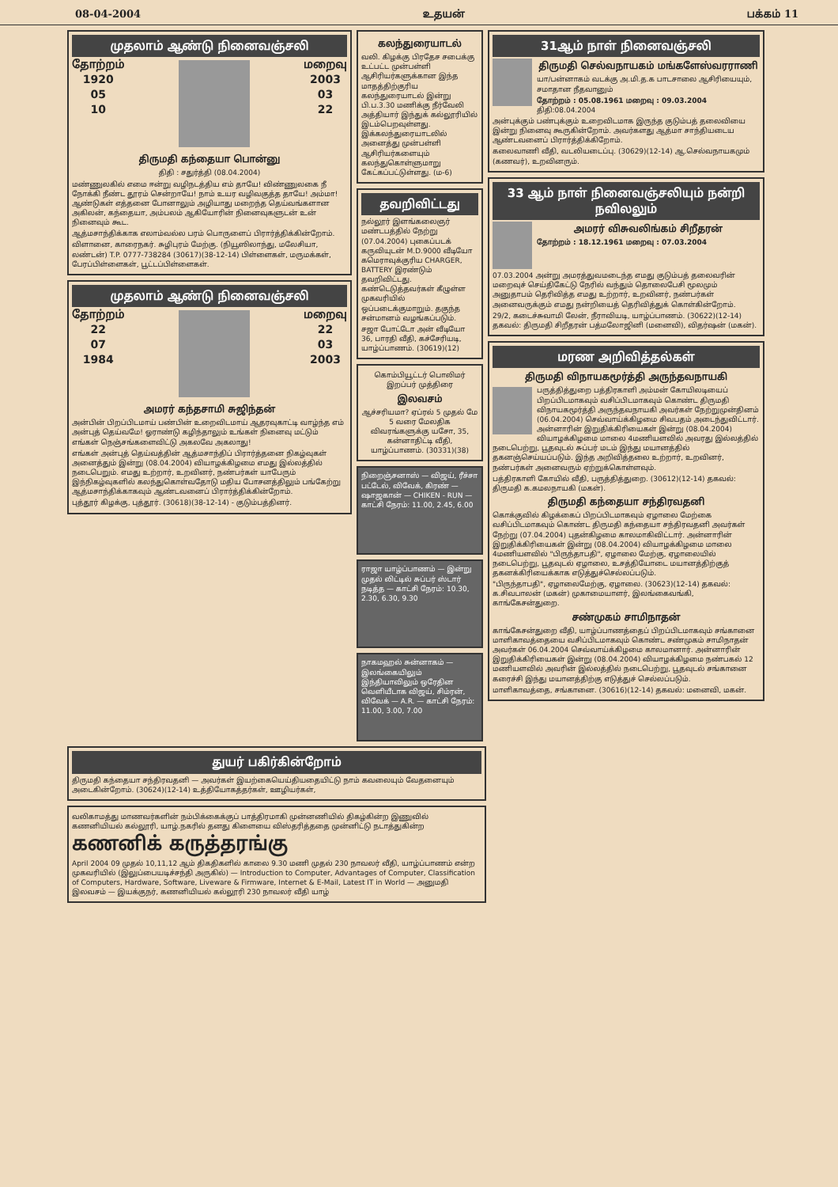08-04-2004 உதயன் பக்கம் 11
முதலாம் ஆண்டு நினைவஞ்சலி
தோற்றம்
1920
05
10
மறைவு
2003
03
22
திருமதி கந்தையா பொன்னு
திதி : சதுர்த்தி (08.04.2004)
மண்ணுலகில் எமை ஈன்று வழிநடத்திய எம் தாயே! விண்ணுலகை நீ நோக்கி நீண்ட தூரம் சென்றாயே! நாம் உயர வழிவகுத்த தாயே! அம்மா! ஆண்டுகள் எத்தனை போனாலும் அழியாது மறைந்த தெய்வங்களான அகிலன், கந்தையா, அம்பலம் ஆகியோரின் நினைவுகளுடன் உன் நினைவும் கூட.
ஆத்மசாந்திக்காக எலாம்வல்ல பரம் பொருளைப் பிரார்த்திக்கின்றோம்.
விளானை, காரைநகர். சுழிபுரம் மேற்கு. (நியூஸிலாந்து, மலேசியா, லண்டன்) T.P. 0777-738284 (30617)(38-12-14) பிள்ளைகள், மருமக்கள், பேரப்பிள்ளைகள், பூட்டப்பிள்ளைகள்.
முதலாம் ஆண்டு நினைவஞ்சலி
தோற்றம்
22
07
1984
மறைவு
22
03
2003
அமரர் கந்தசாமி சுஜிந்தன்
அன்பின் பிறப்பிடமாய் பண்பின் உறைவிடமாய் ஆதரவுகாட்டி வாழ்ந்த எம் அன்புத் தெய்வமே! ஓராண்டு கழிந்தாலும் உங்கள் நினைவு மட்டும் எங்கள் நெஞ்சங்களைவிட்டு அகலவே அகலாது!
எங்கள் அன்புத் தெய்வத்தின் ஆத்மசாந்திப் பிரார்த்தனை நிகழ்வுகள் அனைத்தும் இன்று (08.04.2004) வியாழக்கிழமை எமது இல்லத்தில் நடைபெறும். எமது உற்றார், உறவினர், நண்பர்கள் யாபேரும் இந்நிகழ்வுகளில் கலந்துகொள்வதோடு மதிய போசனத்திலும் பங்கேற்று ஆத்மசாந்திக்காகவும் ஆண்டவனைப் பிரார்த்திக்கின்றோம்.
புத்தூர் கிழக்கு, புத்தூர். (30618)(38-12-14) - குடும்பத்தினர்.
கலந்துரையாடல்
வலி. கிழக்கு பிரதேச சபைக்கு உட்பட்ட முன்பள்ளி ஆசிரியர்களுக்கான இந்த மாதத்திற்குரிய கலந்துரையாடல் இன்று பி.ப.3.30 மணிக்கு நீர்வேலி அத்தியார் இந்துக் கல்லூரியில் இடம்பெறவுள்ளது. இக்கலந்துரையாடலில் அனைத்து முன்பள்ளி ஆசிரியர்களையும் கலந்துகொள்ளுமாறு கேட்கப்பட்டுள்ளது. (ம-6)
தவறிவிட்டது
நல்லூர் இளங்கலைஞர் மண்டபத்தில் நேற்று (07.04.2004) புகைப்படக் கருவியுடன் M.D.9000 வீடியோ கமெராவுக்குரிய CHARGER, BATTERY இரண்டும் தவறிவிட்டது. கண்டெடுத்தவர்கள் கீழுள்ள முகவரியில் ஒப்படைக்குமாறும். தகுந்த சன்மானம் வழங்கப்படும்.
சஜா போட்டோ அன் வீடியோ 36, பாரதி வீதி, கச்சேரியடி, யாழ்ப்பாணம். (30619)(12)
கொம்பியூட்டர் பொலிமர் இறப்பர் முத்திரை
இலவசம்
ஆச்சரியமா? ஏப்ரல் 5 முதல் மே 5 வரை மேலதிக விவரங்களுக்கு யசோ, 35, கன்னாதிட்டி வீதி, யாழ்ப்பாணம். (30331)(38)
நிறைஞ்சனாஸ் — விஜய், ரீச்சா பட்டேல், விவேக், கிரண் — ஷாஜகான் — CHIKEN - RUN — காட்சி நேரம்: 11.00, 2.45, 6.00
ராஜா யாழ்ப்பாணம் — இன்று முதல் லிட்டில் சுப்பர் ஸ்டார் நடித்த — காட்சி நேரம்: 10.30, 2.30, 6.30, 9.30
நாகமஹல் சுன்னாகம் — இலங்கையிலும் இந்தியாவிலும் ஒரேதின வெளியீடாக விஜய், சிம்ரன், விவேக் — A.R. — காட்சி நேரம்: 11.00, 3.00, 7.00
31ஆம் நாள் நினைவஞ்சலி
திருமதி செல்வநாயகம் மங்களேஸ்வரராணி
யா/பன்னாகம் வடக்கு அ.மி.த.க பாடசாலை ஆசிரியையும், சமாதான நீதவானும்
தோற்றம் : 05.08.1961 மறைவு : 09.03.2004 திதி:08.04.2004
அன்புக்கும் பண்புக்கும் உறைவிடமாக இருந்த குடும்பத் தலைவியை இன்று நினைவு கூருகின்றோம். அவர்களது ஆத்மா சாந்தியடைய ஆண்டவனைப் பிரார்த்திக்கிறோம்.
கலைவாணி வீதி, வடலியடைப்பு. (30629)(12-14) ஆ.செல்வநாயகமும் (கணவர்), உறவினரும்.
33 ஆம் நாள் நினைவஞ்சலியும் நன்றி நவிலலும்
அமரர் விசுவலிங்கம் சிறீதரன்
தோற்றம் : 18.12.1961 மறைவு : 07.03.2004
07.03.2004 அன்று அமரத்துவமடைந்த எமது குடும்பத் தலைவரின் மறைவுச் செய்திகேட்டு நேரில் வந்தும் தொலைபேசி மூலமும் அனுதாபம் தெரிவித்த எமது உற்றார், உறவினர், நண்பர்கள் அனைவருக்கும் எமது நன்றியைத் தெரிவித்துக் கொள்கின்றோம்.
29/2, கடைச்சுவாமி லேன், நீராவியடி, யாழ்ப்பாணம். (30622)(12-14) தகவல்: திருமதி சிறீதரன் பத்மலோஜினி (மனைவி), விதர்ஷன் (மகன்).
மரண அறிவித்தல்கள்
திருமதி விநாயகமூர்த்தி அருந்தவநாயகி
பருத்தித்துறை பத்திரகாளி அம்மன் கோயிலடியைப் பிறப்பிடமாகவும் வசிப்பிடமாகவும் கொண்ட திருமதி விநாயகமூர்த்தி அருந்தவநாயகி அவர்கள் நேற்றுமுன்தினம் (06.04.2004) செவ்வாய்க்கிழமை சிவபதம் அடைந்துவிட்டார். அன்னாரின் இறுதிக்கிரியைகள் இன்று (08.04.2004) வியாழக்கிழமை மாலை 4மணியளவில் அவரது இல்லத்தில் நடைபெற்று, பூதவுடல் சுப்பர் மடம் இந்து மயானத்தில் தகனஞ்செய்யப்படும். இந்த அறிவித்தலை உற்றார், உறவினர், நண்பர்கள் அனைவரும் ஏற்றுக்கொள்ளவும்.
பத்திரகாளி கோயில் வீதி, பருத்தித்துறை. (30612)(12-14) தகவல்: திருமதி க.கமலநாயகி (மகள்).
திருமதி கந்தையா சந்திரவதனி
கொக்குவில் கிழக்கைப் பிறப்பிடமாகவும் ஏழாலை மேற்கை வசிப்பிடமாகவும் கொண்ட திருமதி கந்தையா சந்திரவதனி அவர்கள் நேற்று (07.04.2004) புதன்கிழமை காலமாகிவிட்டார். அன்னாரின் இறுதிக்கிரியைகள் இன்று (08.04.2004) வியாழக்கிழமை மாலை 4மணியளவில் "பிருந்தாபதி", ஏழாலை மேற்கு, ஏழாலையில் நடைபெற்று, பூதவுடல் ஏழாலை, உசத்தியோடை மயானத்திற்குத் தகனக்கிரியைக்காக எடுத்துச்செல்லப்படும்.
"பிருந்தாபதி", ஏழாலைமேற்கு, ஏழாலை. (30623)(12-14) தகவல்: க.சிவபாலன் (மகன்) முகாமையாளர், இலங்கைவங்கி, காங்கேசன்துறை.
சண்முகம் சாமிநாதன்
காங்கேசன்துறை வீதி, யாழ்ப்பாணத்தைப் பிறப்பிடமாகவும் சங்கானை மாளிகாவத்தையை வசிப்பிடமாகவும் கொண்ட சண்முகம் சாமிநாதன் அவர்கள் 06.04.2004 செவ்வாய்க்கிழமை காலமானார். அன்னாரின் இறுதிக்கிரியைகள் இன்று (08.04.2004) வியாழக்கிழமை நண்பகல் 12 மணியளவில் அவரின் இல்லத்தில் நடைபெற்று, பூதவுடல் சங்கானை கரைச்சி இந்து மயானத்திற்கு எடுத்துச் செல்லப்படும்.
மாளிகாவத்தை, சங்கானை. (30616)(12-14) தகவல்: மனைவி, மகன்.
துயர் பகிர்கின்றோம்
திருமதி கந்தையா சந்திரவதனி — அவர்கள் இயற்கையெய்தியதையிட்டு நாம் கவலையும் வேதனையும் அடைகின்றோம். (30624)(12-14) உத்தியோகத்தர்கள், ஊழியர்கள்,
வலிகாமத்து மாணவர்களின் நம்பிக்கைக்குப் பாத்திரமாகி முன்னணியில் திகழ்கின்ற இணுவில் கணனியியல் கல்லூரி, யாழ்.நகரில் தனது கிளையை விஸ்தரித்ததை முன்னிட்டு நடாத்துகின்ற கணனிக் கருத்தரங்கு
April 2004 09 முதல் 10,11,12 ஆம் திகதிகளில் காலை 9.30 மணி முதல் 230 நாவலர் வீதி, யாழ்ப்பாணம் என்ற முகவரியில் (இலுப்பையடிச்சந்தி அருகில்) — Introduction to Computer, Advantages of Computer, Classification of Computers, Hardware, Software, Liveware & Firmware, Internet & E-Mail, Latest IT in World — அனுமதி இலவசம் — இயக்குநர், கணனியியல் கல்லூரி 230 நாவலர் வீதி யாழ்